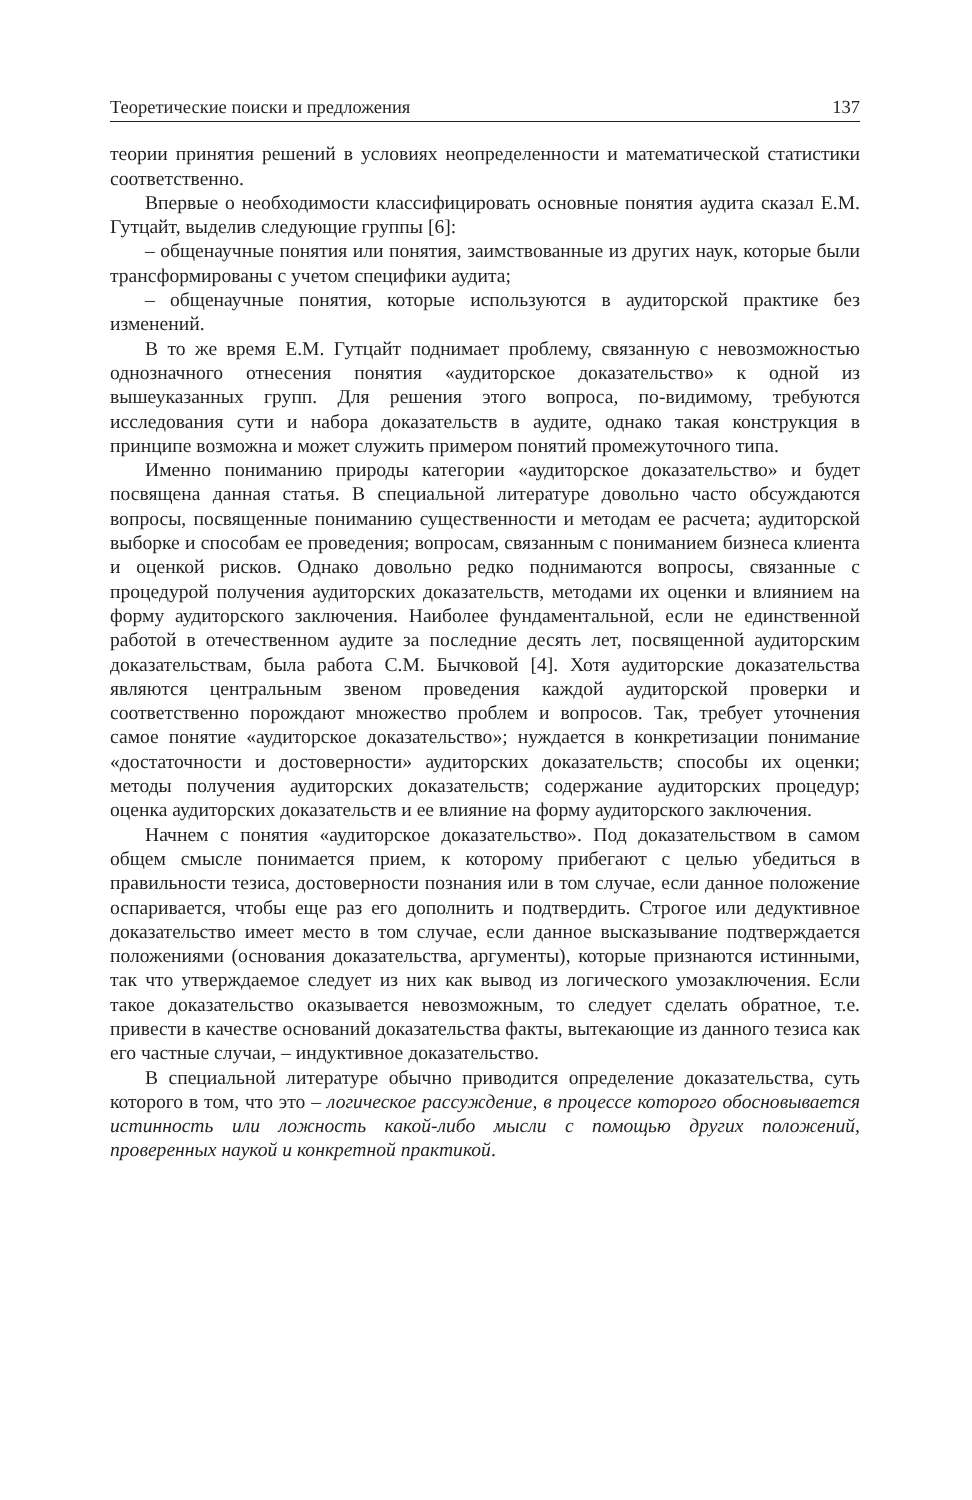Теоретические поиски и предложения 137
теории принятия решений в условиях неопределенности и математической статистики соответственно.
Впервые о необходимости классифицировать основные понятия аудита сказал Е.М. Гутцайт, выделив следующие группы [6]:
– общенаучные понятия или понятия, заимствованные из других наук, которые были трансформированы с учетом специфики аудита;
– общенаучные понятия, которые используются в аудиторской практике без изменений.
В то же время Е.М. Гутцайт поднимает проблему, связанную с невозможностью однозначного отнесения понятия «аудиторское доказательство» к одной из вышеуказанных групп. Для решения этого вопроса, по-видимому, требуются исследования сути и набора доказательств в аудите, однако такая конструкция в принципе возможна и может служить примером понятий промежуточного типа.
Именно пониманию природы категории «аудиторское доказательство» и будет посвящена данная статья. В специальной литературе довольно часто обсуждаются вопросы, посвященные пониманию существенности и методам ее расчета; аудиторской выборке и способам ее проведения; вопросам, связанным с пониманием бизнеса клиента и оценкой рисков. Однако довольно редко поднимаются вопросы, связанные с процедурой получения аудиторских доказательств, методами их оценки и влиянием на форму аудиторского заключения. Наиболее фундаментальной, если не единственной работой в отечественном аудите за последние десять лет, посвященной аудиторским доказательствам, была работа С.М. Бычковой [4]. Хотя аудиторские доказательства являются центральным звеном проведения каждой аудиторской проверки и соответственно порождают множество проблем и вопросов. Так, требует уточнения самое понятие «аудиторское доказательство»; нуждается в конкретизации понимание «достаточности и достоверности» аудиторских доказательств; способы их оценки; методы получения аудиторских доказательств; содержание аудиторских процедур; оценка аудиторских доказательств и ее влияние на форму аудиторского заключения.
Начнем с понятия «аудиторское доказательство». Под доказательством в самом общем смысле понимается прием, к которому прибегают с целью убедиться в правильности тезиса, достоверности познания или в том случае, если данное положение оспаривается, чтобы еще раз его дополнить и подтвердить. Строгое или дедуктивное доказательство имеет место в том случае, если данное высказывание подтверждается положениями (основания доказательства, аргументы), которые признаются истинными, так что утверждаемое следует из них как вывод из логического умозаключения. Если такое доказательство оказывается невозможным, то следует сделать обратное, т.е. привести в качестве оснований доказательства факты, вытекающие из данного тезиса как его частные случаи, – индуктивное доказательство.
В специальной литературе обычно приводится определение доказательства, суть которого в том, что это – логическое рассуждение, в процессе которого обосновывается истинность или ложность какой-либо мысли с помощью других положений, проверенных наукой и конкретной практикой.